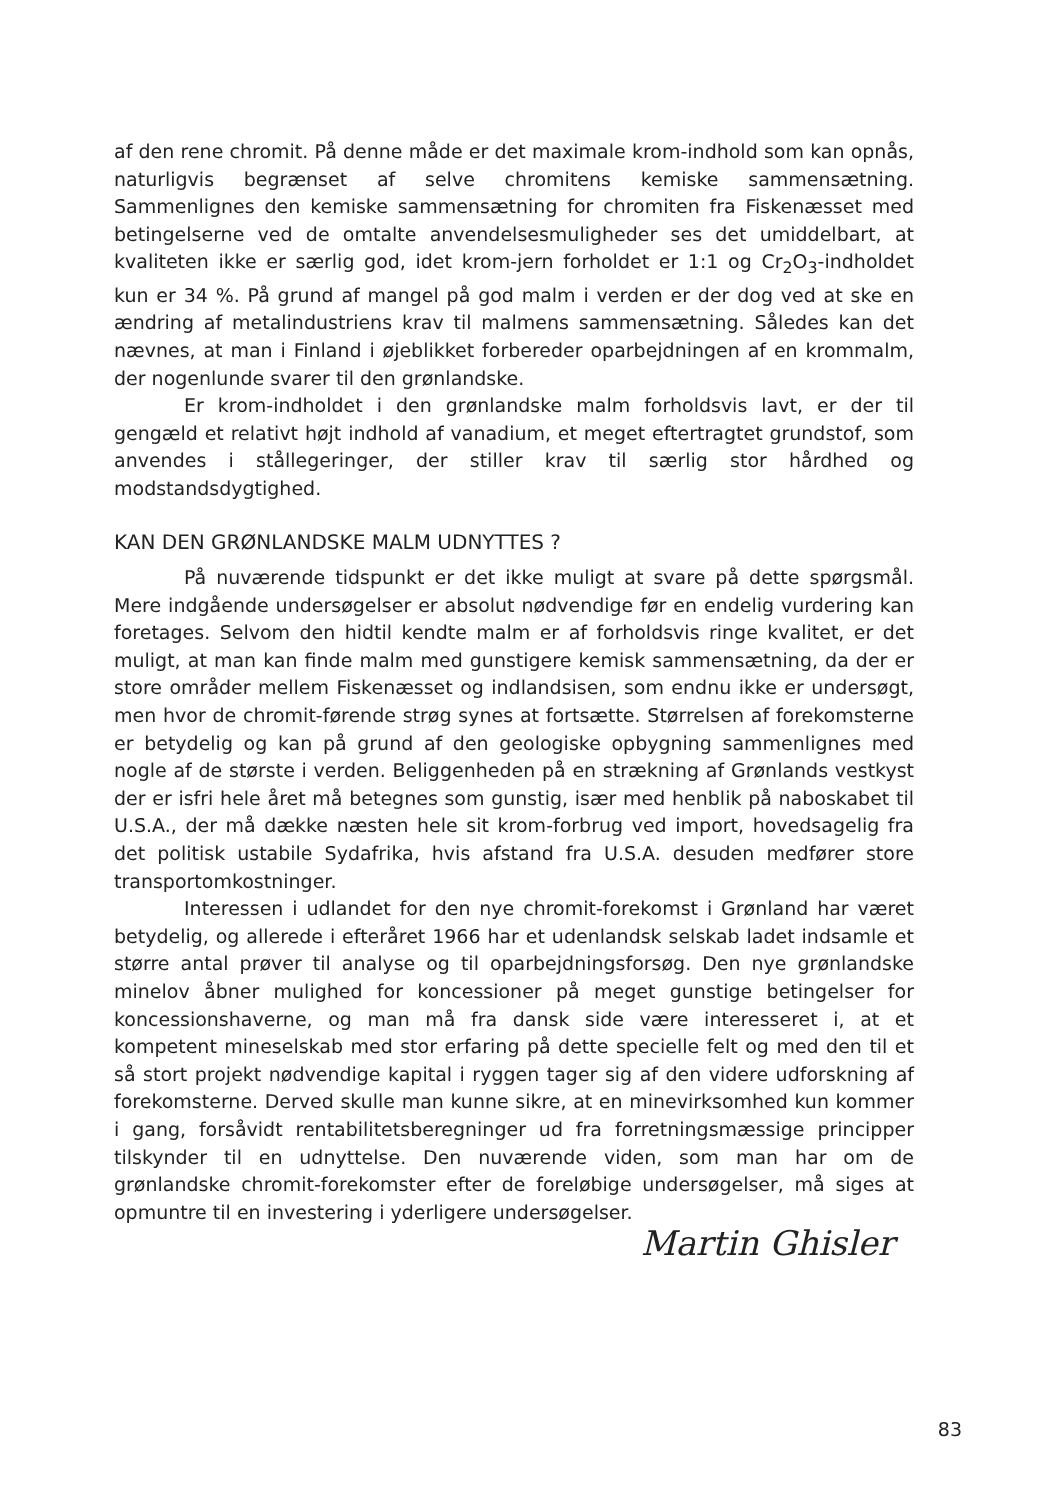af den rene chromit. På denne måde er det maximale krom-indhold som kan opnås, naturligvis begrænset af selve chromitens kemiske sammensætning. Sammenlignes den kemiske sammensætning for chromiten fra Fiskenæsset med betingelserne ved de omtalte anvendelsesmuligheder ses det umiddelbart, at kvaliteten ikke er særlig god, idet krom-jern forholdet er 1:1 og Cr<sub>2</sub>O<sub>3</sub>-indholdet kun er 34 %. På grund af mangel på god malm i verden er der dog ved at ske en ændring af metalindustriens krav til malmens sammensætning. Således kan det nævnes, at man i Finland i øjeblikket forbereder oparbejdningen af en krommalm, der nogenlunde svarer til den grønlandske.
Er krom-indholdet i den grønlandske malm forholdsvis lavt, er der til gengæld et relativt højt indhold af vanadium, et meget eftertragtet grundstof, som anvendes i stållegeringer, der stiller krav til særlig stor hårdhed og modstandsdygtighed.
KAN DEN GRØNLANDSKE MALM UDNYTTES ?
På nuværende tidspunkt er det ikke muligt at svare på dette spørgsmål. Mere indgående undersøgelser er absolut nødvendige før en endelig vurdering kan foretages. Selvom den hidtil kendte malm er af forholdsvis ringe kvalitet, er det muligt, at man kan finde malm med gunstigere kemisk sammensætning, da der er store områder mellem Fiskenæsset og indlandsisen, som endnu ikke er undersøgt, men hvor de chromit-førende strøg synes at fortsætte. Størrelsen af forekomsterne er betydelig og kan på grund af den geologiske opbygning sammenlignes med nogle af de største i verden. Beliggenheden på en strækning af Grønlands vestkyst der er isfri hele året må betegnes som gunstig, især med henblik på naboskabet til U.S.A., der må dække næsten hele sit krom-forbrug ved import, hovedsagelig fra det politisk ustabile Sydafrika, hvis afstand fra U.S.A. desuden medfører store transportomkostninger.
Interessen i udlandet for den nye chromit-forekomst i Grønland har været betydelig, og allerede i efteråret 1966 har et udenlandsk selskab ladet indsamle et større antal prøver til analyse og til oparbejdningsforsøg. Den nye grønlandske minelov åbner mulighed for koncessioner på meget gunstige betingelser for koncessionshaverne, og man må fra dansk side være interesseret i, at et kompetent mineselskab med stor erfaring på dette specielle felt og med den til et så stort projekt nødvendige kapital i ryggen tager sig af den videre udforskning af forekomsterne. Derved skulle man kunne sikre, at en minevirksomhed kun kommer i gang, forsåvidt rentabilitetsberegninger ud fra forretningsmæssige principper tilskynder til en udnyttelse. Den nuværende viden, som man har om de grønlandske chromit-forekomster efter de foreløbige undersøgelser, må siges at opmuntre til en investering i yderligere undersøgelser.
Martin Ghisler
83